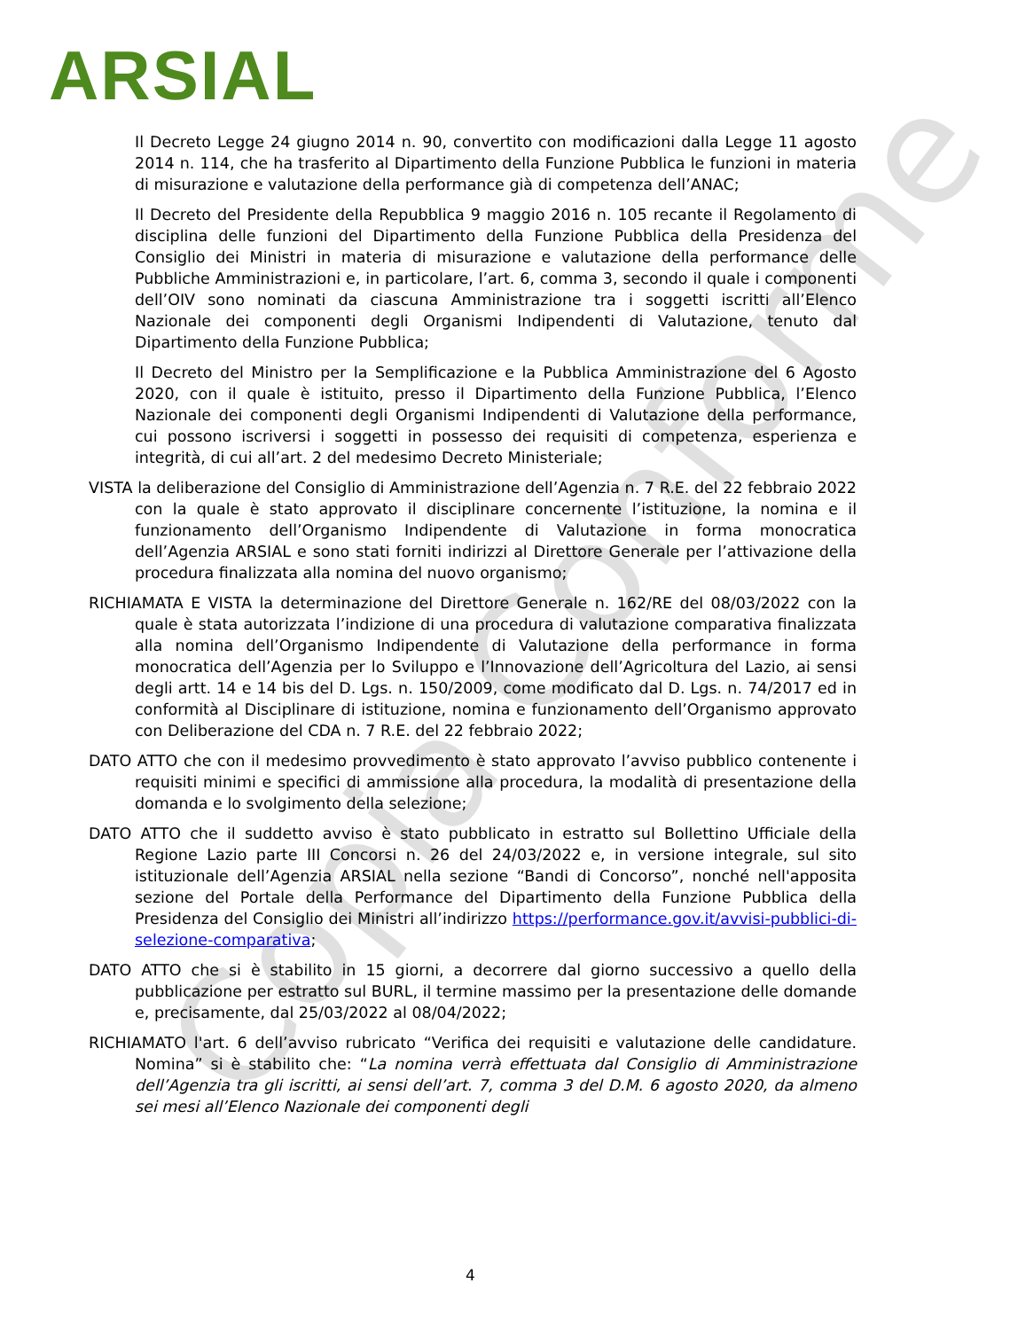ARSIAL
Copia Conforme
Il Decreto Legge 24 giugno 2014 n. 90, convertito con modificazioni dalla Legge 11 agosto 2014 n. 114, che ha trasferito al Dipartimento della Funzione Pubblica le funzioni in materia di misurazione e valutazione della performance già di competenza dell’ANAC;
Il Decreto del Presidente della Repubblica 9 maggio 2016 n. 105 recante il Regolamento di disciplina delle funzioni del Dipartimento della Funzione Pubblica della Presidenza del Consiglio dei Ministri in materia di misurazione e valutazione della performance delle Pubbliche Amministrazioni e, in particolare, l’art. 6, comma 3, secondo il quale i componenti dell’OIV sono nominati da ciascuna Amministrazione tra i soggetti iscritti all’Elenco Nazionale dei componenti degli Organismi Indipendenti di Valutazione, tenuto dal Dipartimento della Funzione Pubblica;
Il Decreto del Ministro per la Semplificazione e la Pubblica Amministrazione del 6 Agosto 2020, con il quale è istituito, presso il Dipartimento della Funzione Pubblica, l’Elenco Nazionale dei componenti degli Organismi Indipendenti di Valutazione della performance, cui possono iscriversi i soggetti in possesso dei requisiti di competenza, esperienza e integrità, di cui all’art. 2 del medesimo Decreto Ministeriale;
VISTA la deliberazione del Consiglio di Amministrazione dell’Agenzia n. 7 R.E. del 22 febbraio 2022 con la quale è stato approvato il disciplinare concernente l’istituzione, la nomina e il funzionamento dell’Organismo Indipendente di Valutazione in forma monocratica dell’Agenzia ARSIAL e sono stati forniti indirizzi al Direttore Generale per l’attivazione della procedura finalizzata alla nomina del nuovo organismo;
RICHIAMATA E VISTA la determinazione del Direttore Generale n. 162/RE del 08/03/2022 con la quale è stata autorizzata l’indizione di una procedura di valutazione comparativa finalizzata alla nomina dell’Organismo Indipendente di Valutazione della performance in forma monocratica dell’Agenzia per lo Sviluppo e l’Innovazione dell’Agricoltura del Lazio, ai sensi degli artt. 14 e 14 bis del D. Lgs. n. 150/2009, come modificato dal D. Lgs. n. 74/2017 ed in conformità al Disciplinare di istituzione, nomina e funzionamento dell’Organismo approvato con Deliberazione del CDA n. 7 R.E. del 22 febbraio 2022;
DATO ATTO che con il medesimo provvedimento è stato approvato l’avviso pubblico contenente i requisiti minimi e specifici di ammissione alla procedura, la modalità di presentazione della domanda e lo svolgimento della selezione;
DATO ATTO che il suddetto avviso è stato pubblicato in estratto sul Bollettino Ufficiale della Regione Lazio parte III Concorsi n. 26 del 24/03/2022 e, in versione integrale, sul sito istituzionale dell’Agenzia ARSIAL nella sezione “Bandi di Concorso”, nonché nell'apposita sezione del Portale della Performance del Dipartimento della Funzione Pubblica della Presidenza del Consiglio dei Ministri all’indirizzo https://performance.gov.it/avvisi-pubblici-di-selezione-comparativa;
DATO ATTO che si è stabilito in 15 giorni, a decorrere dal giorno successivo a quello della pubblicazione per estratto sul BURL, il termine massimo per la presentazione delle domande e, precisamente, dal 25/03/2022 al 08/04/2022;
RICHIAMATO l'art. 6 dell’avviso rubricato “Verifica dei requisiti e valutazione delle candidature. Nomina” si è stabilito che: “La nomina verrà effettuata dal Consiglio di Amministrazione dell’Agenzia tra gli iscritti, ai sensi dell’art. 7, comma 3 del D.M. 6 agosto 2020, da almeno sei mesi all’Elenco Nazionale dei componenti degli
4